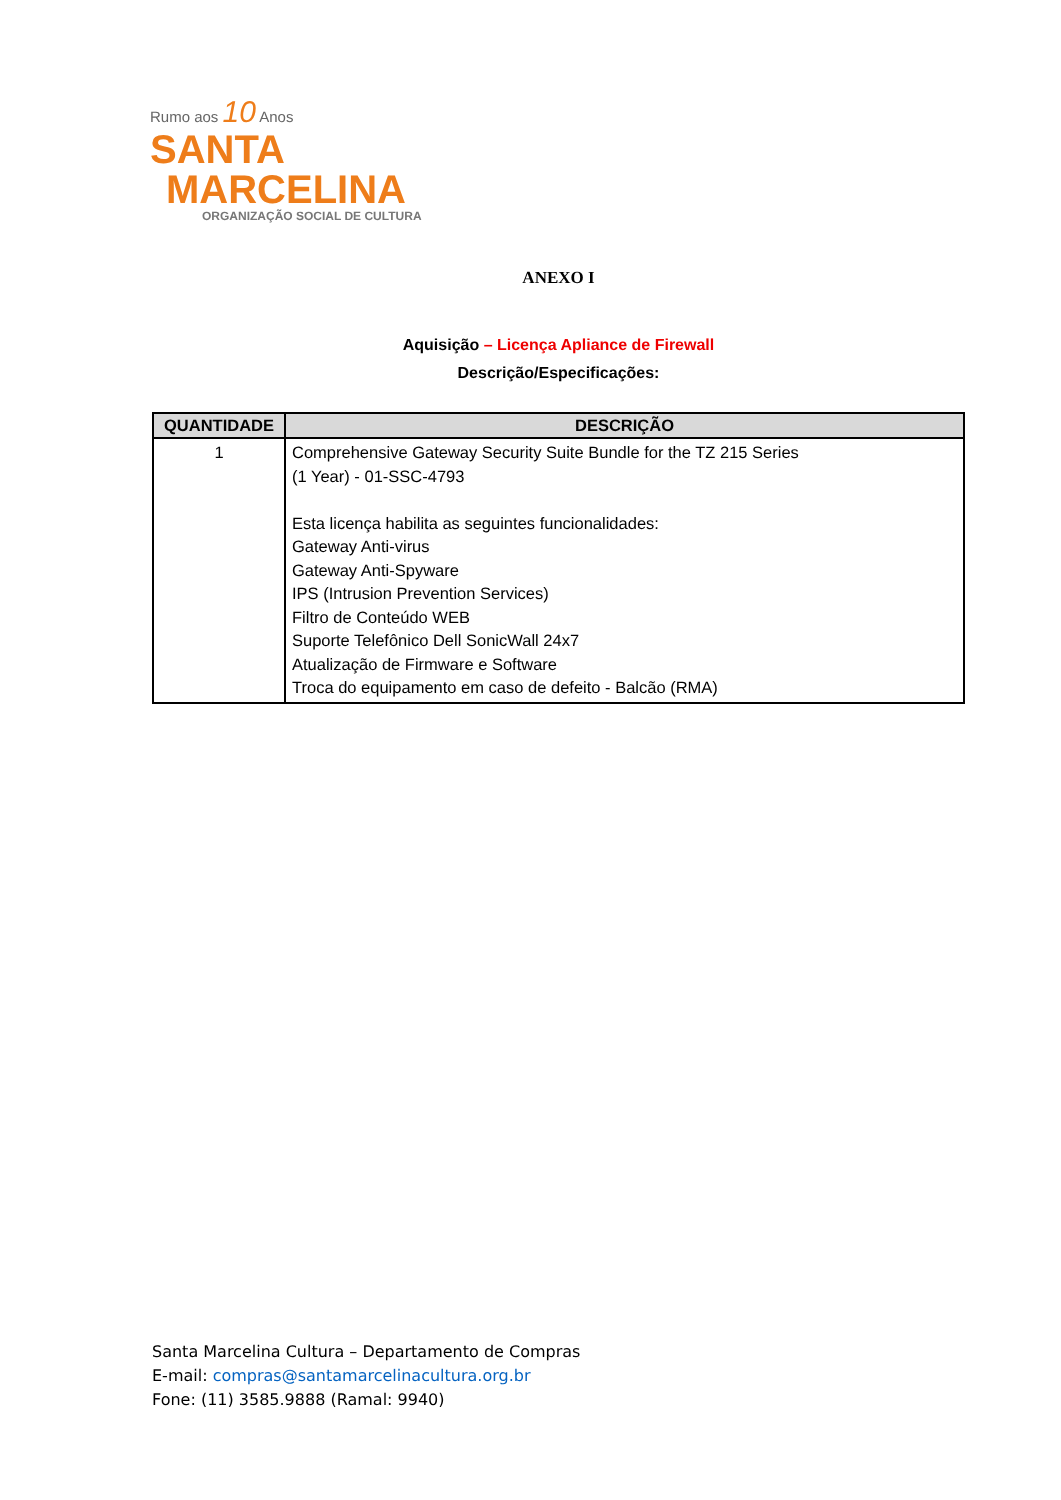Rumo aos 10 Anos
SANTA
MARCELINA
ORGANIZAÇÃO SOCIAL DE CULTURA
ANEXO I
Aquisição – Licença Apliance de Firewall
Descrição/Especificações:
| QUANTIDADE | DESCRIÇÃO |
| --- | --- |
| 1 | Comprehensive Gateway Security Suite Bundle for the TZ 215 Series (1 Year) - 01-SSC-4793 Esta licença habilita as seguintes funcionalidades: Gateway Anti-virus Gateway Anti-Spyware IPS (Intrusion Prevention Services) Filtro de Conteúdo WEB Suporte Telefônico Dell SonicWall 24x7 Atualização de Firmware e Software Troca do equipamento em caso de defeito - Balcão (RMA) |
Santa Marcelina Cultura – Departamento de Compras
E-mail: compras@santamarcelinacultura.org.br
Fone: (11) 3585.9888 (Ramal: 9940)